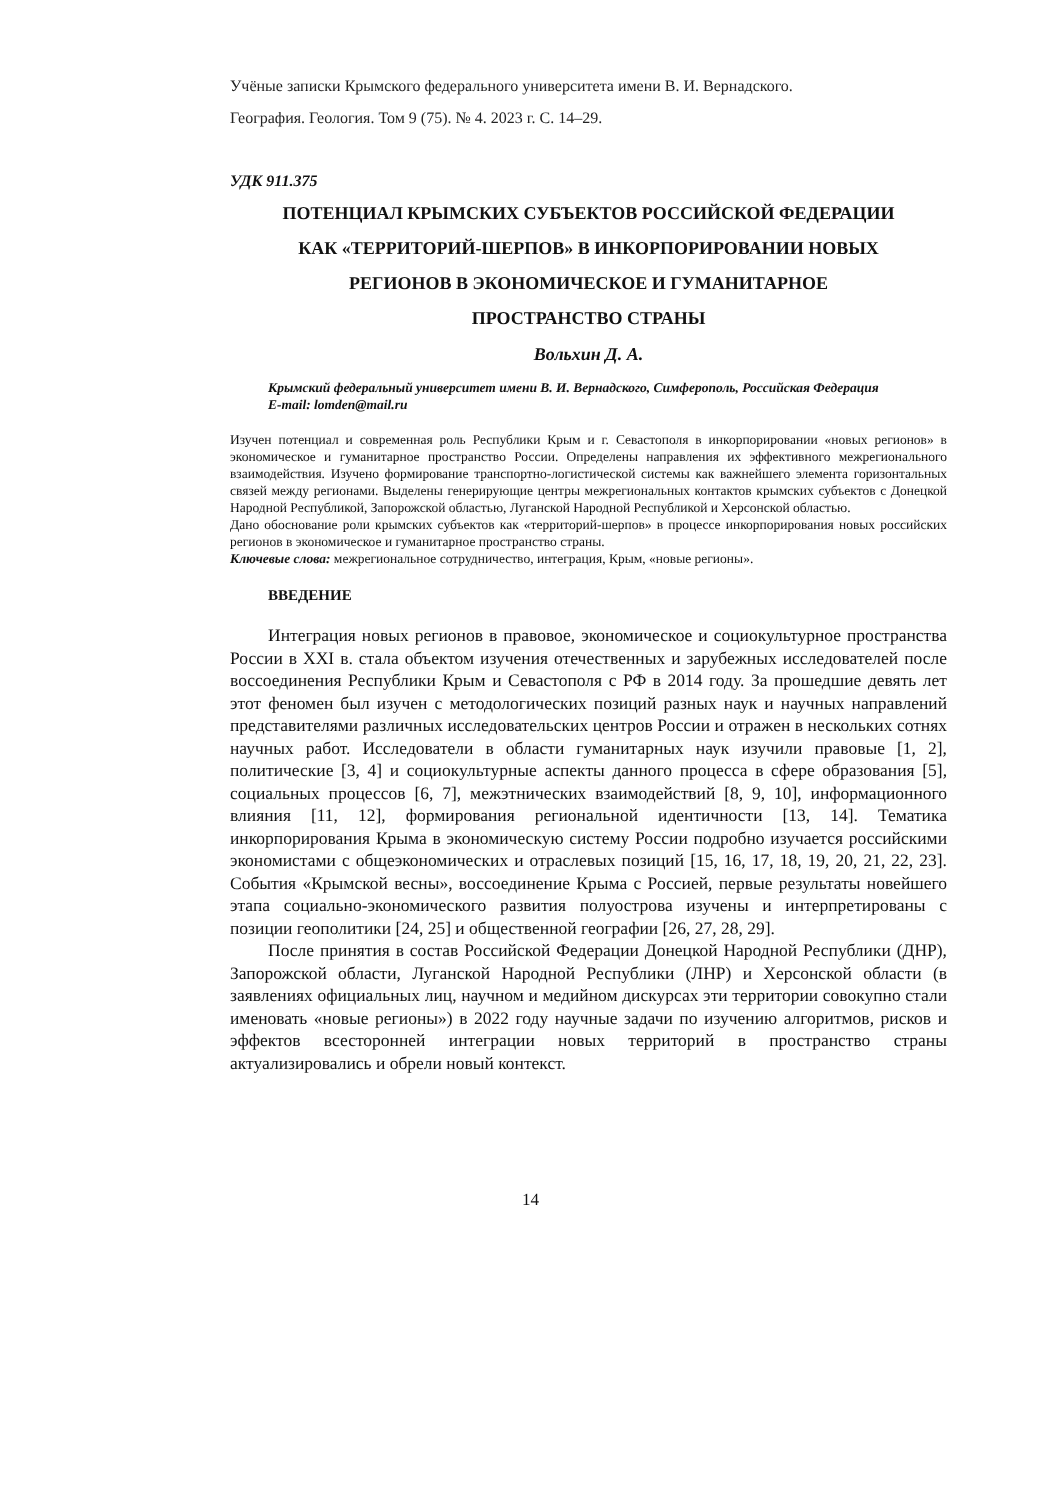Учёные записки Крымского федерального университета имени В. И. Вернадского.
География. Геология. Том 9 (75). № 4. 2023 г. С. 14–29.
УДК 911.375
ПОТЕНЦИАЛ КРЫМСКИХ СУБЪЕКТОВ РОССИЙСКОЙ ФЕДЕРАЦИИ
КАК «ТЕРРИТОРИЙ-ШЕРПОВ» В ИНКОРПОРИРОВАНИИ НОВЫХ
РЕГИОНОВ В ЭКОНОМИЧЕСКОЕ И ГУМАНИТАРНОЕ
ПРОСТРАНСТВО СТРАНЫ
Вольхин Д. А.
Крымский федеральный университет имени В. И. Вернадского, Симферополь, Российская Федерация
E-mail: lomden@mail.ru
Изучен потенциал и современная роль Республики Крым и г. Севастополя в инкорпорировании «новых регионов» в экономическое и гуманитарное пространство России. Определены направления их эффективного межрегионального взаимодействия. Изучено формирование транспортно-логистической системы как важнейшего элемента горизонтальных связей между регионами. Выделены генерирующие центры межрегиональных контактов крымских субъектов с Донецкой Народной Республикой, Запорожской областью, Луганской Народной Республикой и Херсонской областью.
Дано обоснование роли крымских субъектов как «территорий-шерпов» в процессе инкорпорирования новых российских регионов в экономическое и гуманитарное пространство страны.
Ключевые слова: межрегиональное сотрудничество, интеграция, Крым, «новые регионы».
ВВЕДЕНИЕ
Интеграция новых регионов в правовое, экономическое и социокультурное пространства России в XXI в. стала объектом изучения отечественных и зарубежных исследователей после воссоединения Республики Крым и Севастополя с РФ в 2014 году. За прошедшие девять лет этот феномен был изучен с методологических позиций разных наук и научных направлений представителями различных исследовательских центров России и отражен в нескольких сотнях научных работ. Исследователи в области гуманитарных наук изучили правовые [1, 2], политические [3, 4] и социокультурные аспекты данного процесса в сфере образования [5], социальных процессов [6, 7], межэтнических взаимодействий [8, 9, 10], информационного влияния [11, 12], формирования региональной идентичности [13, 14]. Тематика инкорпорирования Крыма в экономическую систему России подробно изучается российскими экономистами с общеэкономических и отраслевых позиций [15, 16, 17, 18, 19, 20, 21, 22, 23]. События «Крымской весны», воссоединение Крыма с Россией, первые результаты новейшего этапа социально-экономического развития полуострова изучены и интерпретированы с позиции геополитики [24, 25] и общественной географии [26, 27, 28, 29].
После принятия в состав Российской Федерации Донецкой Народной Республики (ДНР), Запорожской области, Луганской Народной Республики (ЛНР) и Херсонской области (в заявлениях официальных лиц, научном и медийном дискурсах эти территории совокупно стали именовать «новые регионы») в 2022 году научные задачи по изучению алгоритмов, рисков и эффектов всесторонней интеграции новых территорий в пространство страны актуализировались и обрели новый контекст.
14